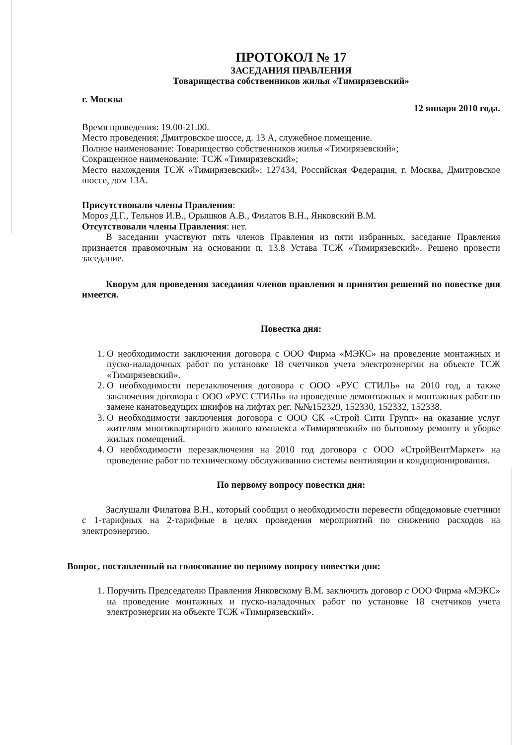ПРОТОКОЛ № 17
ЗАСЕДАНИЯ ПРАВЛЕНИЯ
Товарищества собственников жилья «Тимирязевский»
г. Москва 12 января 2010 года.
Время проведения: 19.00-21.00.
Место проведения: Дмитровское шоссе, д. 13 А, служебное помещение.
Полное наименование: Товарищество собственников жилья «Тимирязевский»;
Сокращенное наименование: ТСЖ «Тимирязевский»;
Место нахождения ТСЖ «Тимирязевский»: 127434, Российская Федерация, г. Москва, Дмитровское шоссе, дом 13А.
Присутствовали члены Правления:
Мороз Д.Г., Тельнов И.В., Орышков А.В., Филатов В.Н., Янковский В.М.
Отсутствовали члены Правления: нет.
В заседании участвуют пять членов Правления из пяти избранных, заседание Правления признается правомочным на основании п. 13.8 Устава ТСЖ «Тимирязевский». Решено провести заседание.
Кворум для проведения заседания членов правления и принятия решений по повестке дня имеется.
Повестка дня:
1. О необходимости заключения договора с ООО Фирма «МЭКС» на проведение монтажных и пуско-наладочных работ по установке 18 счетчиков учета электроэнергии на объекте ТСЖ «Тимирязевский».
2. О необходимости перезаключения договора с ООО «РУС СТИЛЬ» на 2010 год, а также заключения договора с ООО «РУС СТИЛЬ» на проведение демонтажных и монтажных работ по замене канатоведущих шкифов на лифтах рег. №№152329, 152330, 152332, 152338.
3. О необходимости заключения договора с ООО СК «Строй Сити Групп» на оказание услуг жителям многоквартирного жилого комплекса «Тимирязевкий» по бытовому ремонту и уборке жилых помещений.
4. О необходимости перезаключения на 2010 год договора с ООО «СтройВентМаркет» на проведение работ по техническому обслуживанию системы вентиляции и кондиционирования.
По первому вопросу повестки дня:
Заслушали Филатова В.Н., который сообщил о необходимости перевести общедомовые счетчики с 1-тарифных на 2-тарифные в целях проведения мероприятий по снижению расходов на электроэнергию.
Вопрос, поставленный на голосование по первому вопросу повестки дня:
1. Поручить Председателю Правления Янковскому В.М. заключить договор с ООО Фирма «МЭКС» на проведение монтажных и пуско-наладочных работ по установке 18 счетчиков учета электроэнергии на объекте ТСЖ «Тимирязевский».